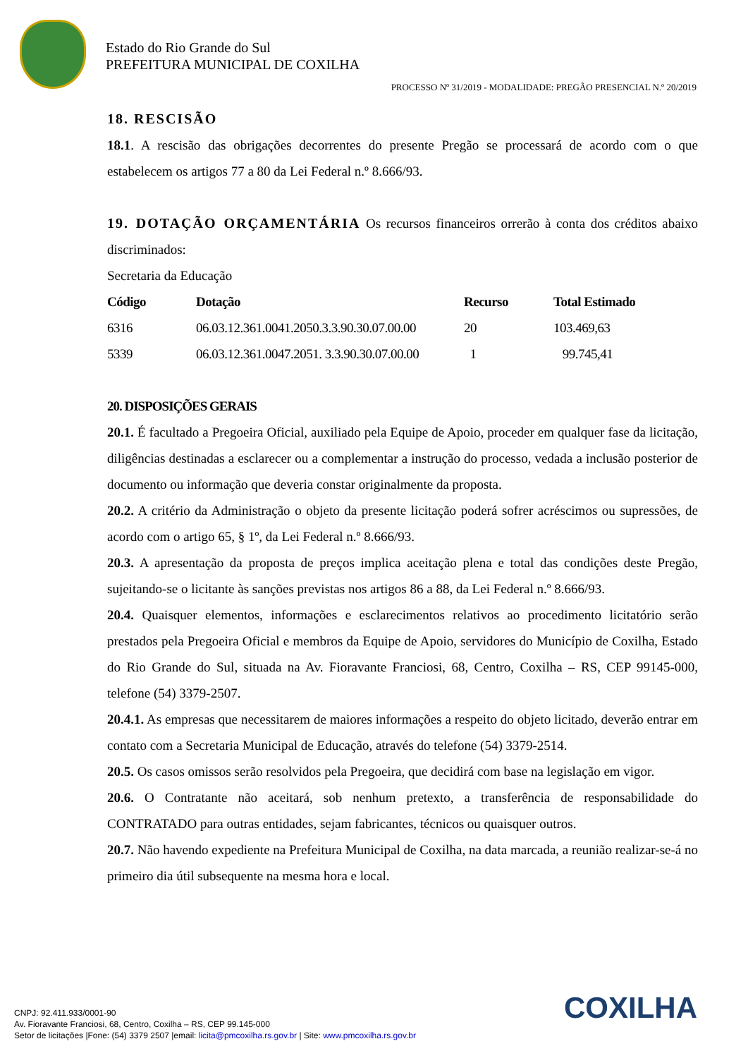Estado do Rio Grande do Sul
PREFEITURA MUNICIPAL DE COXILHA
PROCESSO Nº 31/2019 - MODALIDADE: PREGÃO PRESENCIAL N.º 20/2019
18. RESCISÃO
18.1. A rescisão das obrigações decorrentes do presente Pregão se processará de acordo com o que estabelecem os artigos 77 a 80 da Lei Federal n.º 8.666/93.
19. DOTAÇÃO ORÇAMENTÁRIA Os recursos financeiros orrerão à conta dos créditos abaixo discriminados:
Secretaria da Educação
| Código | Dotação | Recurso | Total Estimado |
| --- | --- | --- | --- |
| 6316 | 06.03.12.361.0041.2050.3.3.90.30.07.00.00 | 20 | 103.469,63 |
| 5339 | 06.03.12.361.0047.2051. 3.3.90.30.07.00.00 | 1 | 99.745,41 |
20. DISPOSIÇÕES GERAIS
20.1. É facultado a Pregoeira Oficial, auxiliado pela Equipe de Apoio, proceder em qualquer fase da licitação, diligências destinadas a esclarecer ou a complementar a instrução do processo, vedada a inclusão posterior de documento ou informação que deveria constar originalmente da proposta.
20.2. A critério da Administração o objeto da presente licitação poderá sofrer acréscimos ou supressões, de acordo com o artigo 65, § 1º, da Lei Federal n.º 8.666/93.
20.3. A apresentação da proposta de preços implica aceitação plena e total das condições deste Pregão, sujeitando-se o licitante às sanções previstas nos artigos 86 a 88, da Lei Federal n.º 8.666/93.
20.4. Quaisquer elementos, informações e esclarecimentos relativos ao procedimento licitatório serão prestados pela Pregoeira Oficial e membros da Equipe de Apoio, servidores do Município de Coxilha, Estado do Rio Grande do Sul, situada na Av. Fioravante Franciosi, 68, Centro, Coxilha – RS, CEP 99145-000, telefone (54) 3379-2507.
20.4.1. As empresas que necessitarem de maiores informações a respeito do objeto licitado, deverão entrar em contato com a Secretaria Municipal de Educação, através do telefone (54) 3379-2514.
20.5. Os casos omissos serão resolvidos pela Pregoeira, que decidirá com base na legislação em vigor.
20.6. O Contratante não aceitará, sob nenhum pretexto, a transferência de responsabilidade do CONTRATADO para outras entidades, sejam fabricantes, técnicos ou quaisquer outros.
20.7. Não havendo expediente na Prefeitura Municipal de Coxilha, na data marcada, a reunião realizar-se-á no primeiro dia útil subsequente na mesma hora e local.
COXILHA
CNPJ: 92.411.933/0001-90
Av. Fioravante Franciosi, 68, Centro, Coxilha – RS, CEP 99.145-000
Setor de licitações |Fone: (54) 3379 2507 |email: licita@pmcoxilha.rs.gov.br | Site: www.pmcoxilha.rs.gov.br